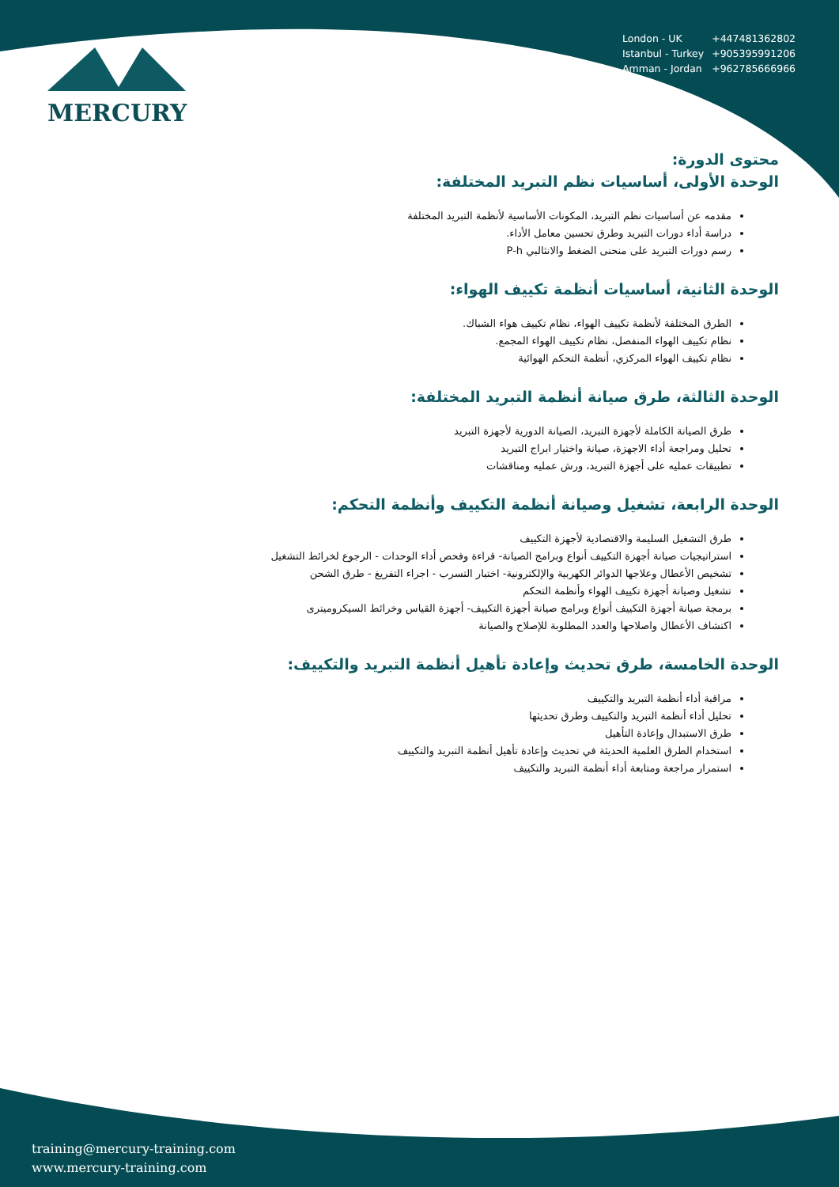| London - UK | +447481362802 |
| Istanbul - Turkey | +905395991206 |
| Amman - Jordan | +962785666966 |
MERCURY
محتوى الدورة:
الوحدة الأولى، أساسيات نظم التبريد المختلفة:
مقدمه عن أساسيات نظم التبريد، المكونات الأساسية لأنظمة التبريد المختلفة
دراسة أداء دورات التبريد وطرق تحسين معامل الأداء.
رسم دورات التبريد على منحنى الضغط والانثالبي P-h
الوحدة الثانية، أساسيات أنظمة تكييف الهواء:
الطرق المختلفة لأنظمة تكييف الهواء، نظام تكييف هواء الشباك.
نظام تكييف الهواء المنفصل، نظام تكييف الهواء المجمع.
نظام تكييف الهواء المركزي، أنظمة التحكم الهوائية
الوحدة الثالثة، طرق صيانة أنظمة التبريد المختلفة:
طرق الصيانة الكاملة لأجهزة التبريد، الصيانة الدورية لأجهزة التبريد
تحليل ومراجعة أداء الاجهزة، صيانة واختيار ابراج التبريد
تطبيقات عمليه على أجهزة التبريد، ورش عمليه ومناقشات
الوحدة الرابعة، تشغيل وصيانة أنظمة التكييف وأنظمة التحكم:
طرق التشغيل السليمة والاقتصادية لأجهزة التكييف
استراتيجيات صيانة أجهزة التكييف أنواع وبرامج الصيانة- قراءة وفحص أداء الوحدات - الرجوع لخرائط التشغيل
تشخيص الأعطال وعلاجها الدوائر الكهربية والإلكترونية- اختبار التسرب - اجراء التفريغ - طرق الشحن
تشغيل وصيانة أجهزة تكييف الهواء وأنظمة التحكم
برمجة صيانة أجهزة التكييف أنواع وبرامج صيانة أجهزة التكييف- أجهزة القياس وخرائط السيكروميترى
اكتشاف الأعطال واصلاحها والعدد المطلوبة للإصلاح والصيانة
الوحدة الخامسة، طرق تحديث وإعادة تأهيل أنظمة التبريد والتكييف:
مراقبة أداء أنظمة التبريد والتكييف
تحليل أداء أنظمة التبريد والتكييف وطرق تحديثها
طرق الاستبدال وإعادة التأهيل
استخدام الطرق العلمية الحديثة في تحديث وإعادة تأهيل أنظمة التبريد والتكييف
استمرار مراجعة ومتابعة أداء أنظمة التبريد والتكييف
training@mercury-training.com
www.mercury-training.com